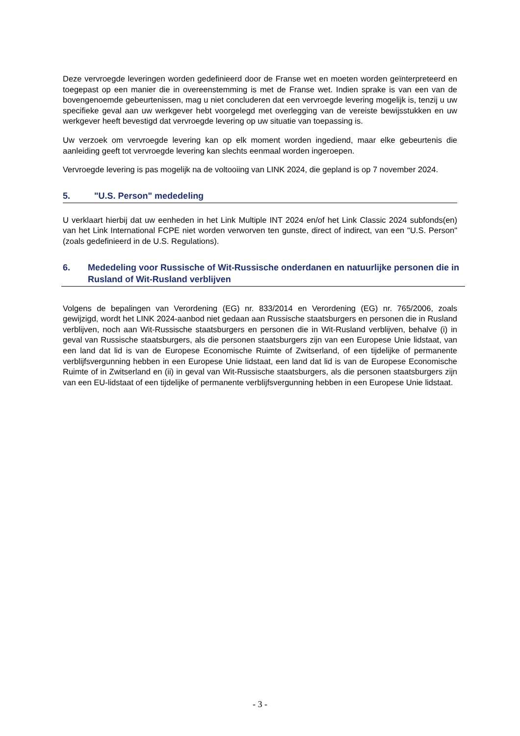Deze vervroegde leveringen worden gedefinieerd door de Franse wet en moeten worden geïnterpreteerd en toegepast op een manier die in overeenstemming is met de Franse wet. Indien sprake is van een van de bovengenoemde gebeurtenissen, mag u niet concluderen dat een vervroegde levering mogelijk is, tenzij u uw specifieke geval aan uw werkgever hebt voorgelegd met overlegging van de vereiste bewijsstukken en uw werkgever heeft bevestigd dat vervroegde levering op uw situatie van toepassing is.
Uw verzoek om vervroegde levering kan op elk moment worden ingediend, maar elke gebeurtenis die aanleiding geeft tot vervroegde levering kan slechts eenmaal worden ingeroepen.
Vervroegde levering is pas mogelijk na de voltooiing van LINK 2024, die gepland is op 7 november 2024.
5. "U.S. Person" mededeling
U verklaart hierbij dat uw eenheden in het Link Multiple INT 2024 en/of het Link Classic 2024 subfonds(en) van het Link International FCPE niet worden verworven ten gunste, direct of indirect, van een "U.S. Person" (zoals gedefinieerd in de U.S. Regulations).
6. Mededeling voor Russische of Wit-Russische onderdanen en natuurlijke personen die in Rusland of Wit-Rusland verblijven
Volgens de bepalingen van Verordening (EG) nr. 833/2014 en Verordening (EG) nr. 765/2006, zoals gewijzigd, wordt het LINK 2024-aanbod niet gedaan aan Russische staatsburgers en personen die in Rusland verblijven, noch aan Wit-Russische staatsburgers en personen die in Wit-Rusland verblijven, behalve (i) in geval van Russische staatsburgers, als die personen staatsburgers zijn van een Europese Unie lidstaat, van een land dat lid is van de Europese Economische Ruimte of Zwitserland, of een tijdelijke of permanente verblijfsvergunning hebben in een Europese Unie lidstaat, een land dat lid is van de Europese Economische Ruimte of in Zwitserland en (ii) in geval van Wit-Russische staatsburgers, als die personen staatsburgers zijn van een EU-lidstaat of een tijdelijke of permanente verblijfsvergunning hebben in een Europese Unie lidstaat.
- 3 -